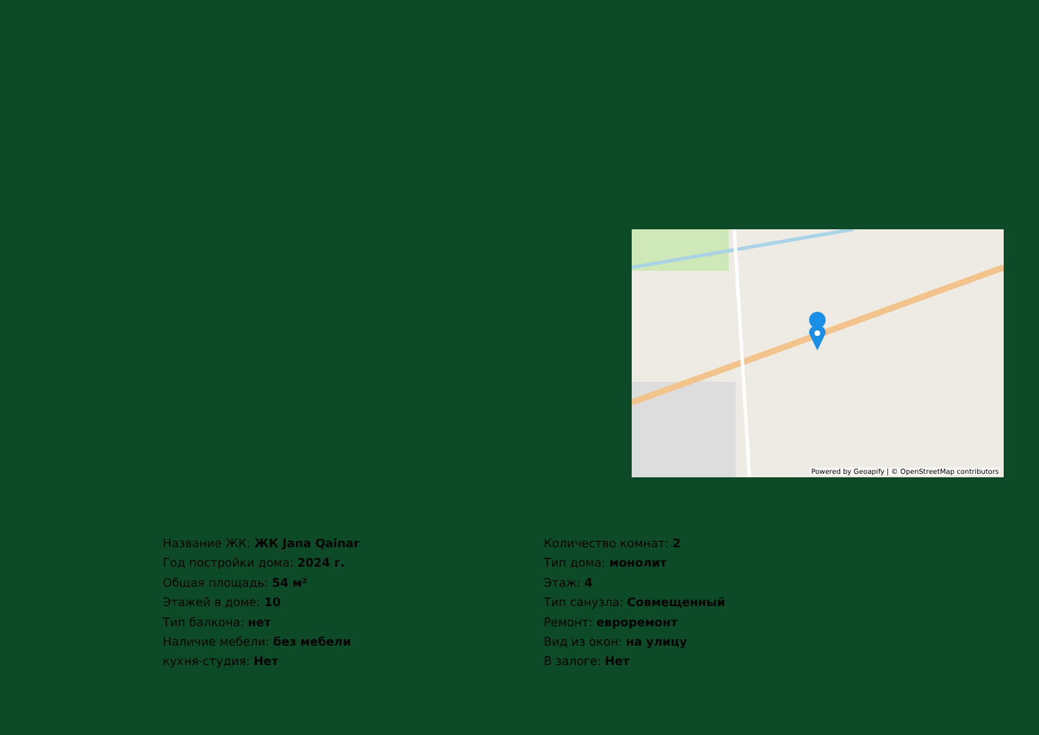Powered by Geoapify | © OpenStreetMap contributors
Название ЖК: ЖК Jana Qainar
Год постройки дома: 2024 г.
Общая площадь: 54 м²
Этажей в доме: 10
Тип балкона: нет
Наличие мебели: без мебели
кухня-студия: Нет
Количество комнат: 2
Тип дома: монолит
Этаж: 4
Тип санузла: Совмещенный
Ремонт: евроремонт
Вид из окон: на улицу
В залоге: Нет